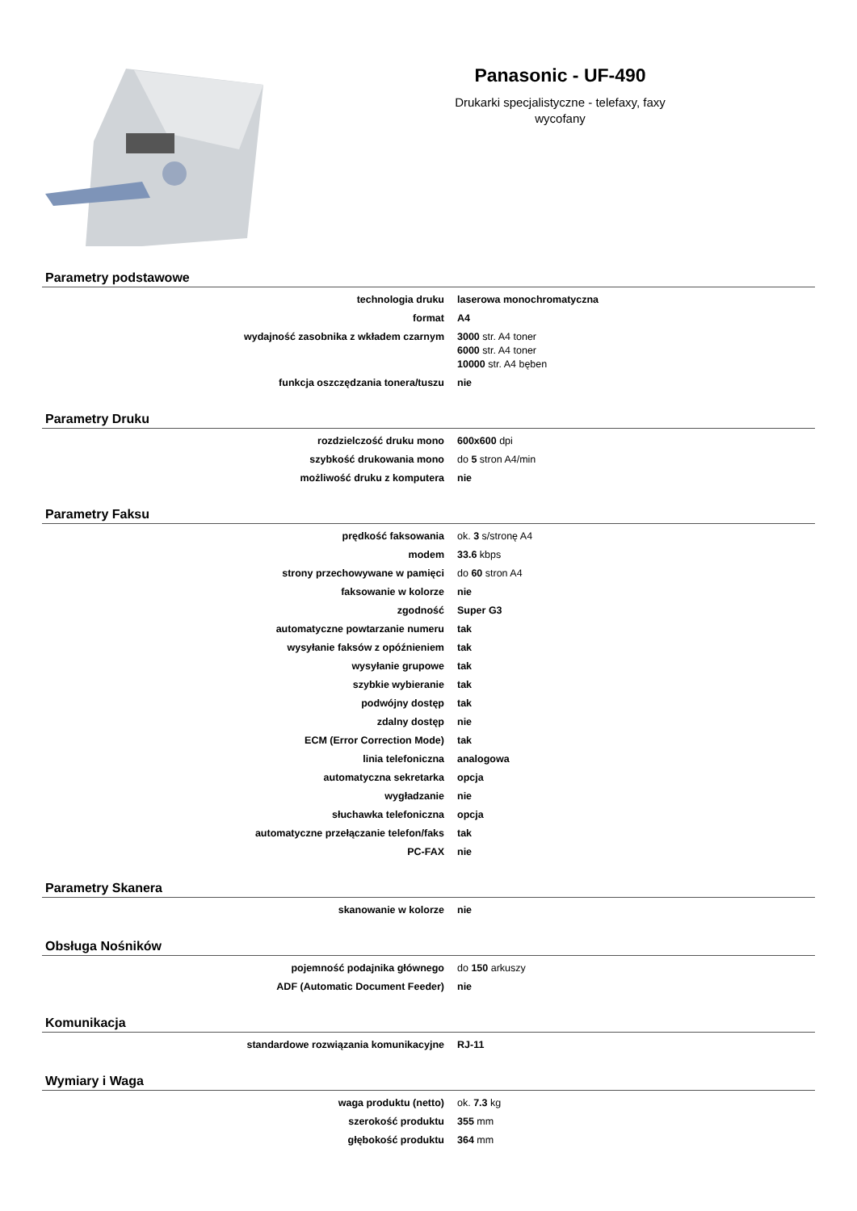Panasonic - UF-490
Drukarki specjalistyczne - telefaxy, faxy
wycofany
Parametry podstawowe
| technologia druku | laserowa monochromatyczna |
| format | A4 |
| wydajność zasobnika z wkładem czarnym | 3000 str. A4 toner 6000 str. A4 toner 10000 str. A4 bęben |
| funkcja oszczędzania tonera/tuszu | nie |
Parametry Druku
| rozdzielczość druku mono | 600x600 dpi |
| szybkość drukowania mono | do 5 stron A4/min |
| możliwość druku z komputera | nie |
Parametry Faksu
| prędkość faksowania | ok. 3 s/stronę A4 |
| modem | 33.6 kbps |
| strony przechowywane w pamięci | do 60 stron A4 |
| faksowanie w kolorze | nie |
| zgodność | Super G3 |
| automatyczne powtarzanie numeru | tak |
| wysyłanie faksów z opóźnieniem | tak |
| wysyłanie grupowe | tak |
| szybkie wybieranie | tak |
| podwójny dostęp | tak |
| zdalny dostęp | nie |
| ECM (Error Correction Mode) | tak |
| linia telefoniczna | analogowa |
| automatyczna sekretarka | opcja |
| wygładzanie | nie |
| słuchawka telefoniczna | opcja |
| automatyczne przełączanie telefon/faks | tak |
| PC-FAX | nie |
Parametry Skanera
| skanowanie w kolorze | nie |
Obsługa Nośników
| pojemność podajnika głównego | do 150 arkuszy |
| ADF (Automatic Document Feeder) | nie |
Komunikacja
| standardowe rozwiązania komunikacyjne | RJ-11 |
Wymiary i Waga
| waga produktu (netto) | ok. 7.3 kg |
| szerokość produktu | 355 mm |
| głębokość produktu | 364 mm |